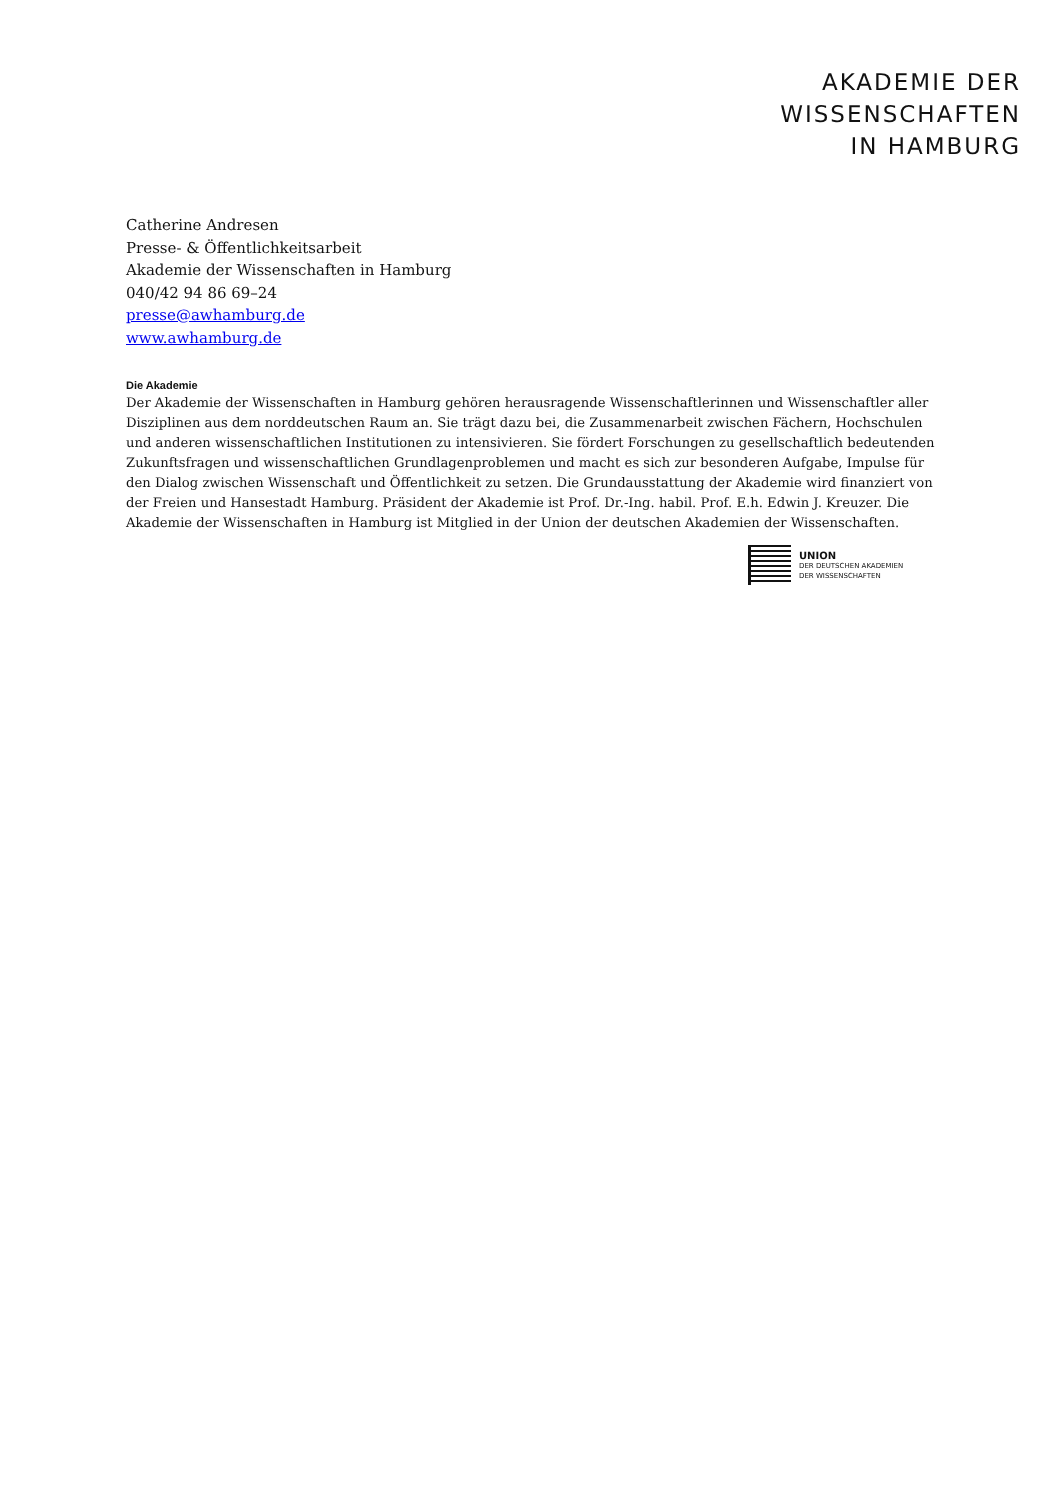AKADEMIE DER
WISSENSCHAFTEN
IN HAMBURG
Catherine Andresen
Presse- & Öffentlichkeitsarbeit
Akademie der Wissenschaften in Hamburg
040/42 94 86 69–24
presse@awhamburg.de
www.awhamburg.de
Die Akademie
Der Akademie der Wissenschaften in Hamburg gehören herausragende Wissenschaftlerinnen und Wissenschaftler aller Disziplinen aus dem norddeutschen Raum an. Sie trägt dazu bei, die Zusammenarbeit zwischen Fächern, Hochschulen und anderen wissenschaftlichen Institutionen zu intensivieren. Sie fördert Forschungen zu gesellschaftlich bedeutenden Zukunftsfragen und wissenschaftlichen Grundlagenproblemen und macht es sich zur besonderen Aufgabe, Impulse für den Dialog zwischen Wissenschaft und Öffentlichkeit zu setzen. Die Grundausstattung der Akademie wird finanziert von der Freien und Hansestadt Hamburg. Präsident der Akademie ist Prof. Dr.-Ing. habil. Prof. E.h. Edwin J. Kreuzer. Die Akademie der Wissenschaften in Hamburg ist Mitglied in der Union der deutschen Akademien der Wissenschaften.
UNION
DER DEUTSCHEN AKADEMIEN
DER WISSENSCHAFTEN